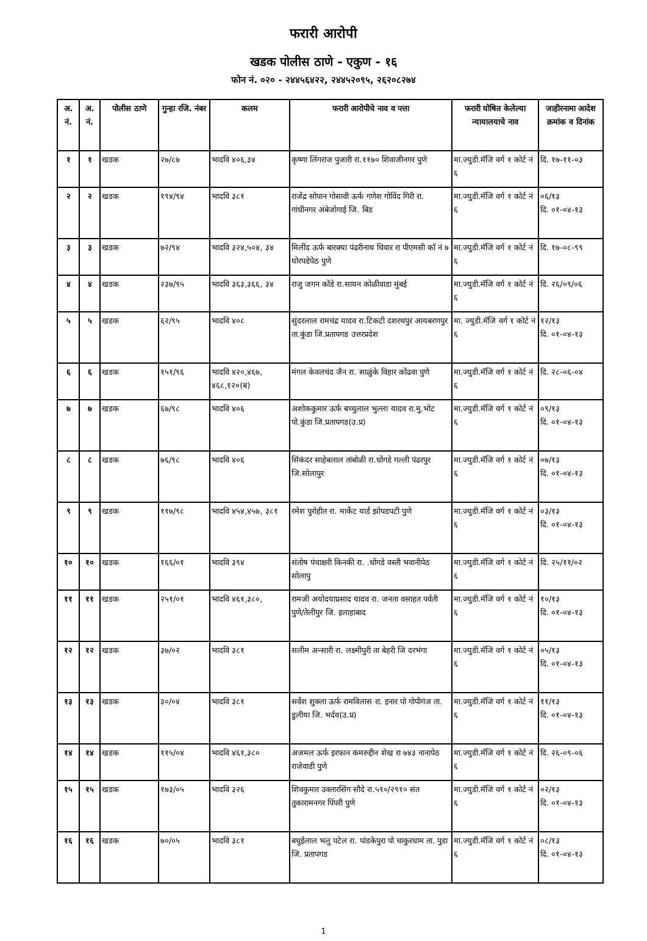फरारी आरोपी
खडक पोलीस ठाणे - एकुण - १६
फोन नं. ०२० - २४४५६४२२, २४४५२०९५, २६२०८२७४
| अ. नं. | अ. नं. | पोलीस ठाणे | गुन्हा रजि. नंबर | कलम | फरारी आरोपीचे नाव व पत्ता | फरारी घोषित केलेल्या न्यायालयाचे नाव | जाहीरनामा आदेश क्रमांक व दिनांक |
| --- | --- | --- | --- | --- | --- | --- | --- |
| १ | १ | खडक | २७/८७ | भादवि ४०६,३४ | कृष्णा लिंगराज पुजारी रा.११७० शिवाजीनगर पुणे | मा.ज्युडी.मॅजि वर्ग १ कोर्ट नं ६ | दि. १७-११-०३ |
| २ | २ | खडक | १९४/९४ | भादवि ३८१ | राजेंद्र सोपान गोसावी ऊर्फ गणेश गोविंद गिरी रा. गांधीनगर अंबेजोगाई जि. बिड | मा.ज्युडी.मॅजि वर्ग १ कोर्ट नं ६ | ०६/१३ दि. ०१-०४-१३ |
| ३ | ३ | खडक | ७२/९४ | भादवि ३२४,५०४, ३४ | मिलींद ऊर्फ बारक्या पंढरीनाथ धिवार रा पीएमसी कॉ नं ७ घोरपडेपेठ पुणे | मा.ज्युडी.मॅजि वर्ग १ कोर्ट नं ६ | दि. १७-०८-९९ |
| ४ | ४ | खडक | २३७/९५ | भादवि ३६३,३६६, ३४ | राजु जगन कोंडे रा.सायन कोळीवाडा मुंबई | मा.ज्युडी.मॅजि वर्ग १ कोर्ट नं ६ | दि. २६/०९/०६ |
| ५ | ५ | खडक | ६२/९५ | भादवि ४०८ | सुंदरलाल रामचंद्र यादव रा.टिकटी दशरथपुर आयबरणपुर ता.कुंडा जि.प्रतापगड उत्तरप्रदेश | मा. ज्युडी.मॅजि वर्ग १ कोर्ट नं ६ | १२/१३ दि. ०१-०४-१३ |
| ६ | ६ | खडक | १५१/९६ | भादवि ४२०,४६७, ४६८,१२०(ब) | मंगल केवलचंद जैन रा. साळुंके विहार कोंढवा पुणे | मा.ज्युडी.मॅजि वर्ग १ कोर्ट नं ६ | दि. २८-०६-०४ |
| ७ | ७ | खडक | ६७/९८ | भादवि ४०६ | अशोककुमार ऊर्फ बच्चुलाल भुल्ला यादव रा.मु.भोट पो.कुंडा जि.प्रतापगड(उ.प्र) | मा.ज्युडी.मॅजि वर्ग १ कोर्ट नं ६ | ०९/१३ दि. ०१-०४-१३ |
| ८ | ८ | खडक | ७६/९८ | भादवि ४०६ | सिंकंदर साहेबलाल तांबोळी रा.धोंगडे गल्ली पंढरपुर जि.सोलापुर | मा.ज्युडी.मॅजि वर्ग १ कोर्ट नं ६ | ०७/१३ दि. ०१-०४-१३ |
| ९ | ९ | खडक | ११७/९८ | भादवि ४५४,४५७, ३८१ | रमेश पुरोहीत रा. मार्केट यार्ड झोपडपटी पुणे | मा.ज्युडी.मॅजि वर्ग १ कोर्ट नं ६ | ०३/१३ दि. ०१-०४-१३ |
| १० | १० | खडक | १६६/०१ | भादवि ३९४ | संतोष पंचाक्षरी किनकी रा. .धोंगडे वस्ती भवानीपेठ सोलापु | मा.ज्युडी.मॅजि वर्ग १ कोर्ट नं ६ | दि. २५/११/०२ |
| ११ | ११ | खडक | २५१/०१ | भादवि ४६१,३८०, | रामजी अयोदयाप्रसाद यादव रा. जनता वसाहत पर्वती पुणे/तेलीपुर जि. इलाहाबाद | मा.ज्युडी.मॅजि वर्ग १ कोर्ट नं ६ | १०/१३ दि. ०१-०४-१३ |
| १२ | १२ | खडक | ३७/०२ | भादवि ३८१ | सलीम अन्सारी रा. लक्ष्मीपुरी ता बेहरी जि दरभंगा | मा.ज्युडी.मॅजि वर्ग १ कोर्ट नं ६ | ०५/१३ दि. ०१-०४-१३ |
| १३ | १३ | खडक | ३०/०४ | भादवि ३८१ | सर्वेश शुक्ला ऊर्फ रामविलास रा. इनार पो गोपीगंज ता. डुलीया जि. भर्दव(उ.प्र) | मा.ज्युडी.मॅजि वर्ग १ कोर्ट नं ६ | ११/१३ दि. ०१-०४-१३ |
| १४ | १४ | खडक | ११५/०४ | भादवि ४६१,३८० | अजमल ऊर्फ इरफान कमरुद्दीन शेख रा ७४३ नानापेठ राजेवाडी पुणे | मा.ज्युडी.मॅजि वर्ग १ कोर्ट नं ६ | दि. २६-०९-०६ |
| १५ | १५ | खडक | १७३/०५ | भादवि ३२६ | शिवकुमार उक्तारसिंग सौदे रा.५१०/२९१० संत तुकारामनगर पिंपरी पुणे | मा.ज्युडी.मॅजि वर्ग १ कोर्ट नं ६ | ०२/१३ दि. ०१-०४-१३ |
| १६ | १६ | खडक | ७०/०५ | भादवि ३८१ | बधुईलाल भलु पटेल रा. पांडकेपुरा पो चाकुरधाम ता. पुडा जि. प्रतापगड | मा.ज्युडी.मॅजि वर्ग १ कोर्ट नं ६ | ०८/१३ दि. ०१-०४-१३ |
1